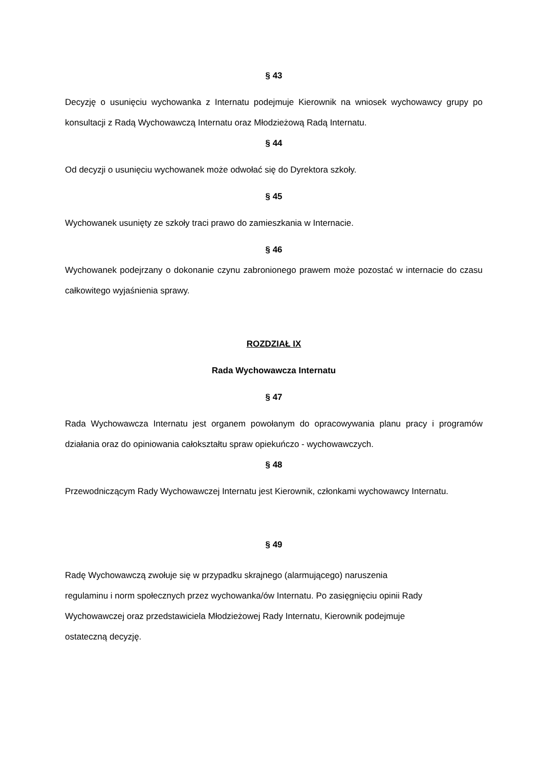§ 43
Decyzję o usunięciu wychowanka z Internatu podejmuje Kierownik na wniosek wychowawcy grupy po konsultacji z Radą Wychowawczą Internatu oraz Młodzieżową Radą Internatu.
§ 44
Od decyzji o usunięciu wychowanek może odwołać się do Dyrektora szkoły.
§ 45
Wychowanek usunięty ze szkoły traci prawo do zamieszkania w Internacie.
§ 46
Wychowanek podejrzany o dokonanie czynu zabronionego prawem może pozostać w internacie do czasu całkowitego wyjaśnienia sprawy.
ROZDZIAŁ IX
Rada Wychowawcza Internatu
§ 47
Rada Wychowawcza Internatu jest organem powołanym do opracowywania planu pracy i programów działania oraz do opiniowania całokształtu spraw opiekuńczo - wychowawczych.
§ 48
Przewodniczącym Rady Wychowawczej Internatu jest Kierownik, członkami wychowawcy Internatu.
§ 49
Radę Wychowawczą zwołuje się w przypadku skrajnego (alarmującego) naruszenia
regulaminu i norm społecznych przez wychowanka/ów Internatu. Po zasięgnięciu opinii Rady
Wychowawczej oraz przedstawiciela Młodzieżowej Rady Internatu, Kierownik podejmuje
ostateczną decyzję.